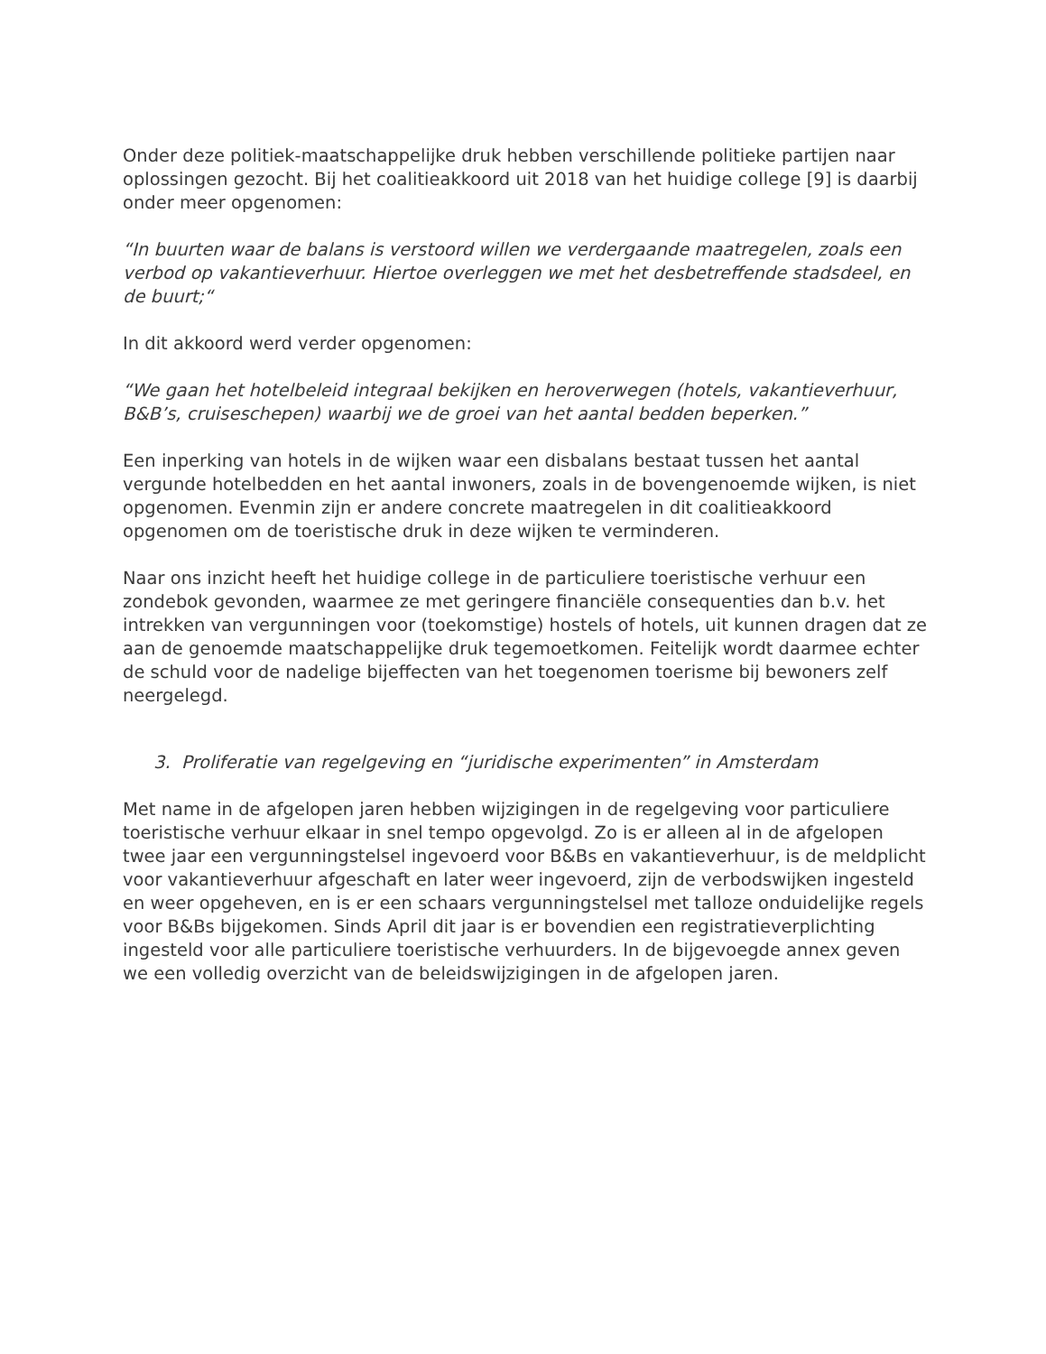Onder deze politiek-maatschappelijke druk hebben verschillende politieke partijen naar oplossingen gezocht. Bij het coalitieakkoord uit 2018 van het huidige college [9] is daarbij onder meer opgenomen:
“In buurten waar de balans is verstoord willen we verdergaande maatregelen, zoals een verbod op vakantieverhuur. Hiertoe overleggen we met het desbetreffende stadsdeel, en de buurt;“
In dit akkoord werd verder opgenomen:
“We gaan het hotelbeleid integraal bekijken en heroverwegen (hotels, vakantieverhuur, B&B’s, cruiseschepen) waarbij we de groei van het aantal bedden beperken.”
Een inperking van hotels in de wijken waar een disbalans bestaat tussen het aantal vergunde hotelbedden en het aantal inwoners, zoals in de bovengenoemde wijken, is niet opgenomen. Evenmin zijn er andere concrete maatregelen in dit coalitieakkoord opgenomen om de toeristische druk in deze wijken te verminderen.
Naar ons inzicht heeft het huidige college in de particuliere toeristische verhuur een zondebok gevonden, waarmee ze met geringere financiële consequenties dan b.v. het intrekken van vergunningen voor (toekomstige) hostels of hotels, uit kunnen dragen dat ze aan de genoemde maatschappelijke druk tegemoetkomen. Feitelijk wordt daarmee echter de schuld voor de nadelige bijeffecten van het toegenomen toerisme bij bewoners zelf neergelegd.
3. Proliferatie van regelgeving en “juridische experimenten” in Amsterdam
Met name in de afgelopen jaren hebben wijzigingen in de regelgeving voor particuliere toeristische verhuur elkaar in snel tempo opgevolgd. Zo is er alleen al in de afgelopen twee jaar een vergunningstelsel ingevoerd voor B&Bs en vakantieverhuur, is de meldplicht voor vakantieverhuur afgeschaft en later weer ingevoerd, zijn de verbodswijken ingesteld en weer opgeheven, en is er een schaars vergunningstelsel met talloze onduidelijke regels voor B&Bs bijgekomen. Sinds April dit jaar is er bovendien een registratieverplichting ingesteld voor alle particuliere toeristische verhuurders. In de bijgevoegde annex geven we een volledig overzicht van de beleidswijzigingen in de afgelopen jaren.